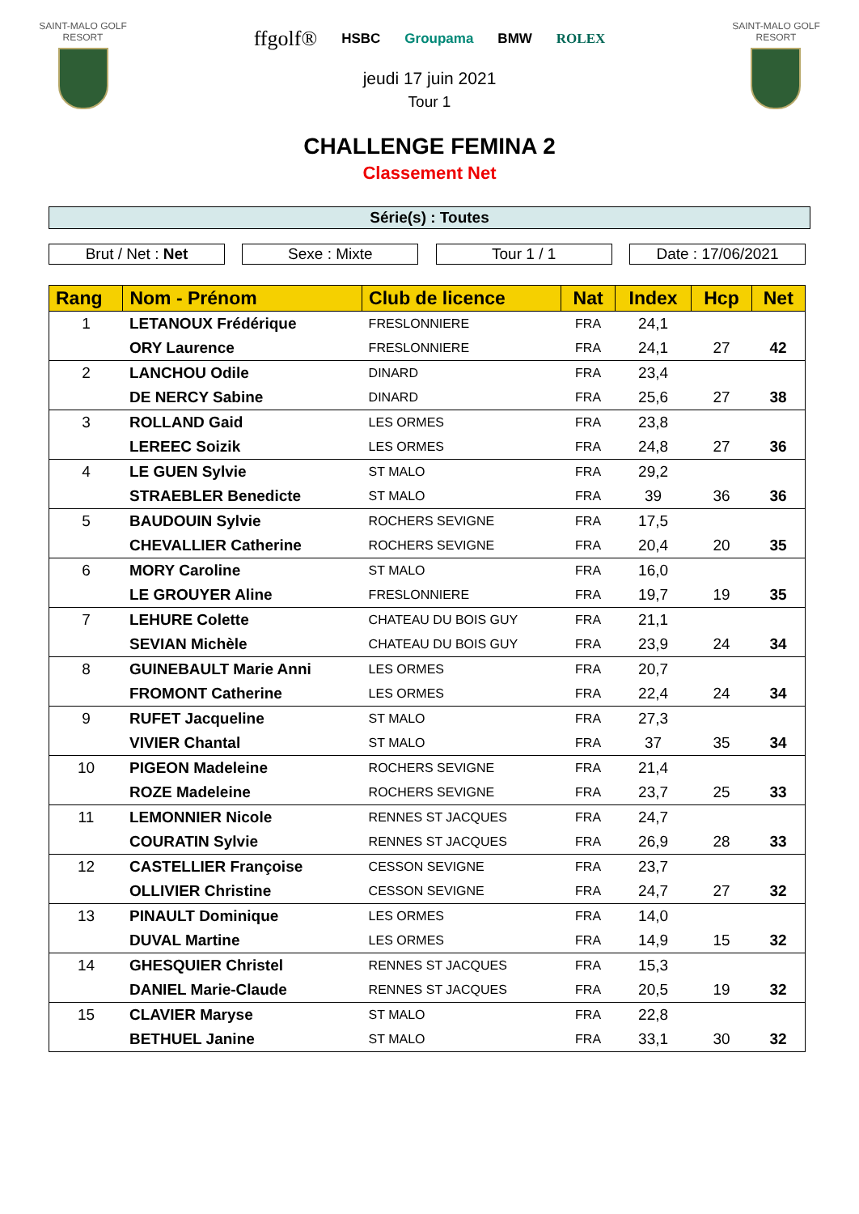SAINT-MALO GOLF
RESORT
ffgolf® HSBC Groupama BMW ROLEX
jeudi 17 juin 2021
Tour 1
SAINT-MALO GOLF
RESORT
CHALLENGE FEMINA 2
Classement Net
Série(s) : Toutes
Brut / Net : Net Sexe : Mixte Tour 1 / 1 Date : 17/06/2021
| Rang | Nom - Prénom | Club de licence | Nat | Index | Hcp | Net |
| --- | --- | --- | --- | --- | --- | --- |
| 1 | LETANOUX Frédérique | FRESLONNIERE | FRA | 24,1 | | |
| | ORY Laurence | FRESLONNIERE | FRA | 24,1 | 27 | 42 |
| 2 | LANCHOU Odile | DINARD | FRA | 23,4 | | |
| | DE NERCY Sabine | DINARD | FRA | 25,6 | 27 | 38 |
| 3 | ROLLAND Gaid | LES ORMES | FRA | 23,8 | | |
| | LEREEC Soizik | LES ORMES | FRA | 24,8 | 27 | 36 |
| 4 | LE GUEN Sylvie | ST MALO | FRA | 29,2 | | |
| | STRAEBLER Benedicte | ST MALO | FRA | 39 | 36 | 36 |
| 5 | BAUDOUIN Sylvie | ROCHERS SEVIGNE | FRA | 17,5 | | |
| | CHEVALLIER Catherine | ROCHERS SEVIGNE | FRA | 20,4 | 20 | 35 |
| 6 | MORY Caroline | ST MALO | FRA | 16,0 | | |
| | LE GROUYER Aline | FRESLONNIERE | FRA | 19,7 | 19 | 35 |
| 7 | LEHURE Colette | CHATEAU DU BOIS GUY | FRA | 21,1 | | |
| | SEVIAN Michèle | CHATEAU DU BOIS GUY | FRA | 23,9 | 24 | 34 |
| 8 | GUINEBAULT Marie Anni | LES ORMES | FRA | 20,7 | | |
| | FROMONT Catherine | LES ORMES | FRA | 22,4 | 24 | 34 |
| 9 | RUFET Jacqueline | ST MALO | FRA | 27,3 | | |
| | VIVIER Chantal | ST MALO | FRA | 37 | 35 | 34 |
| 10 | PIGEON Madeleine | ROCHERS SEVIGNE | FRA | 21,4 | | |
| | ROZE Madeleine | ROCHERS SEVIGNE | FRA | 23,7 | 25 | 33 |
| 11 | LEMONNIER Nicole | RENNES ST JACQUES | FRA | 24,7 | | |
| | COURATIN Sylvie | RENNES ST JACQUES | FRA | 26,9 | 28 | 33 |
| 12 | CASTELLIER Françoise | CESSON SEVIGNE | FRA | 23,7 | | |
| | OLLIVIER Christine | CESSON SEVIGNE | FRA | 24,7 | 27 | 32 |
| 13 | PINAULT Dominique | LES ORMES | FRA | 14,0 | | |
| | DUVAL Martine | LES ORMES | FRA | 14,9 | 15 | 32 |
| 14 | GHESQUIER Christel | RENNES ST JACQUES | FRA | 15,3 | | |
| | DANIEL Marie-Claude | RENNES ST JACQUES | FRA | 20,5 | 19 | 32 |
| 15 | CLAVIER Maryse | ST MALO | FRA | 22,8 | | |
| | BETHUEL Janine | ST MALO | FRA | 33,1 | 30 | 32 |